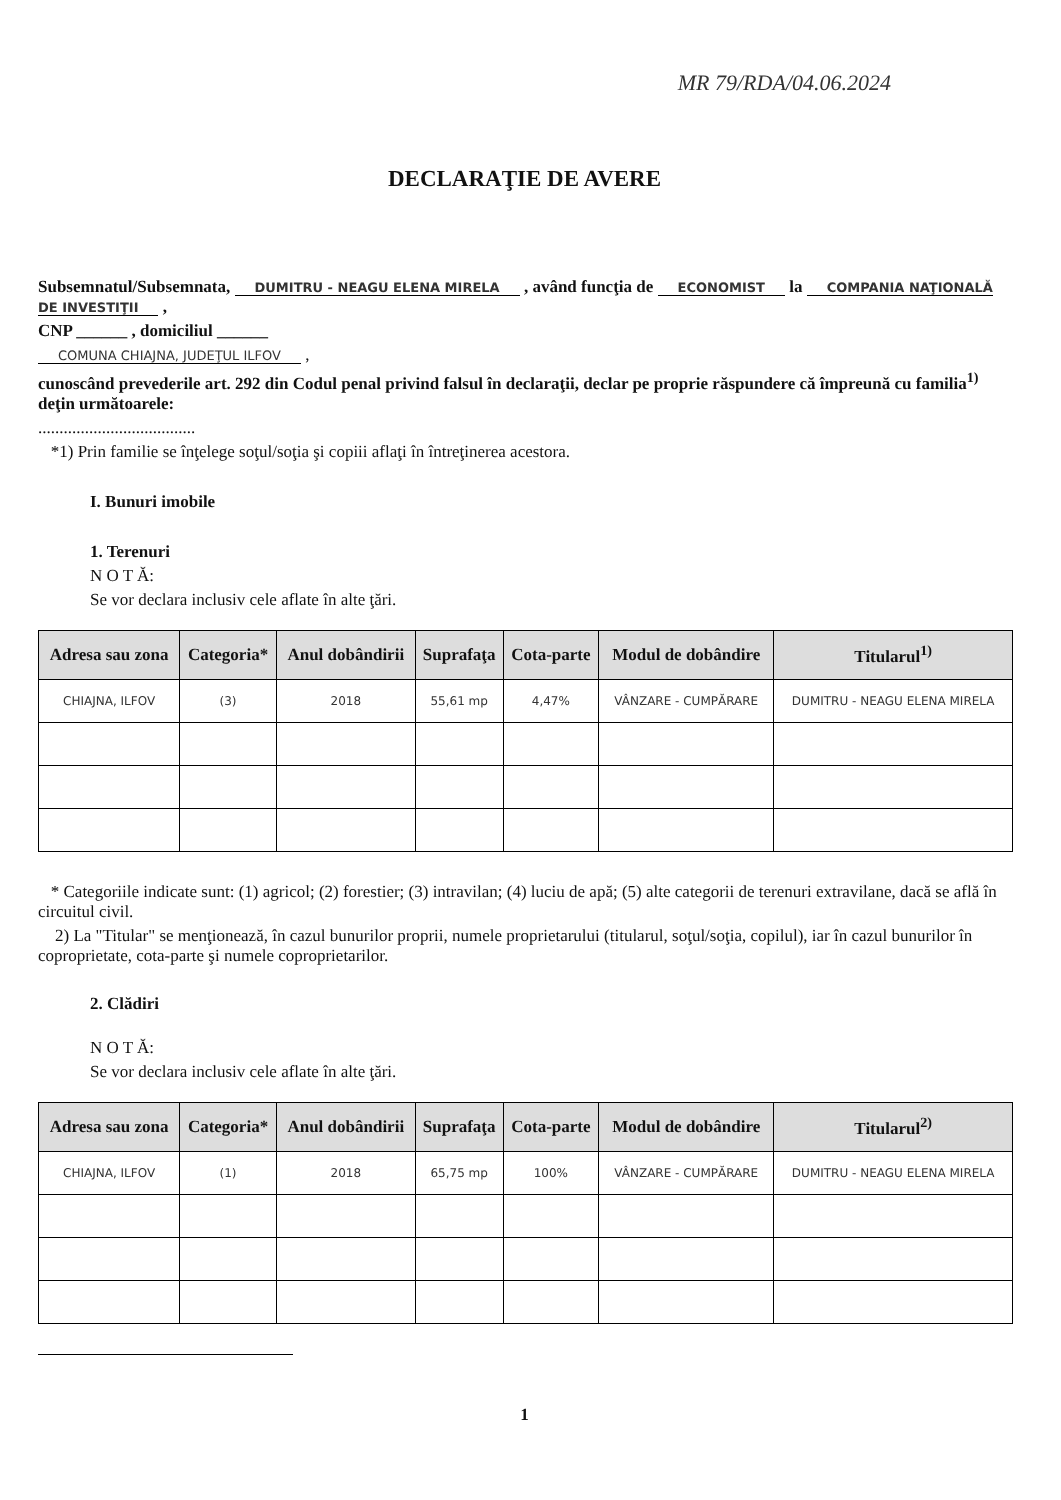MR 79/RDA/04.06.2024
DECLARAŢIE DE AVERE
Subsemnatul/Subsemnata, DUMITRU - NEAGU ELENA MIRELA , având funcţia de ECONOMIST la COMPANIA NAŢIONALĂ DE INVESTIŢII ,
CNP ______ , domiciliul ______
COMUNA CHIAJNA, JUDEŢUL ILFOV ,
cunoscând prevederile art. 292 din Codul penal privind falsul în declaraţii, declar pe proprie răspundere că împreună cu familia<sup>1)</sup> deţin următoarele:
.....................................
*1) Prin familie se înţelege soţul/soţia şi copiii aflaţi în întreţinerea acestora.
I. Bunuri imobile
1. Terenuri
N O T Ă:
Se vor declara inclusiv cele aflate în alte ţări.
| Adresa sau zona | Categoria* | Anul dobândirii | Suprafaţa | Cota-parte | Modul de dobândire | Titularul<sup>1)</sup> |
| --- | --- | --- | --- | --- | --- | --- |
| CHIAJNA, ILFOV | (3) | 2018 | 55,61 mp | 4,47% | VÂNZARE - CUMPĂRARE | DUMITRU - NEAGU ELENA MIRELA |
* Categoriile indicate sunt: (1) agricol; (2) forestier; (3) intravilan; (4) luciu de apă; (5) alte categorii de terenuri extravilane, dacă se află în circuitul civil.
2) La "Titular" se menţionează, în cazul bunurilor proprii, numele proprietarului (titularul, soţul/soţia, copilul), iar în cazul bunurilor în coproprietate, cota-parte şi numele coproprietarilor.
2. Clădiri
N O T Ă:
Se vor declara inclusiv cele aflate în alte ţări.
| Adresa sau zona | Categoria* | Anul dobândirii | Suprafaţa | Cota-parte | Modul de dobândire | Titularul<sup>2)</sup> |
| --- | --- | --- | --- | --- | --- | --- |
| CHIAJNA, ILFOV | (1) | 2018 | 65,75 mp | 100% | VÂNZARE - CUMPĂRARE | DUMITRU - NEAGU ELENA MIRELA |
1